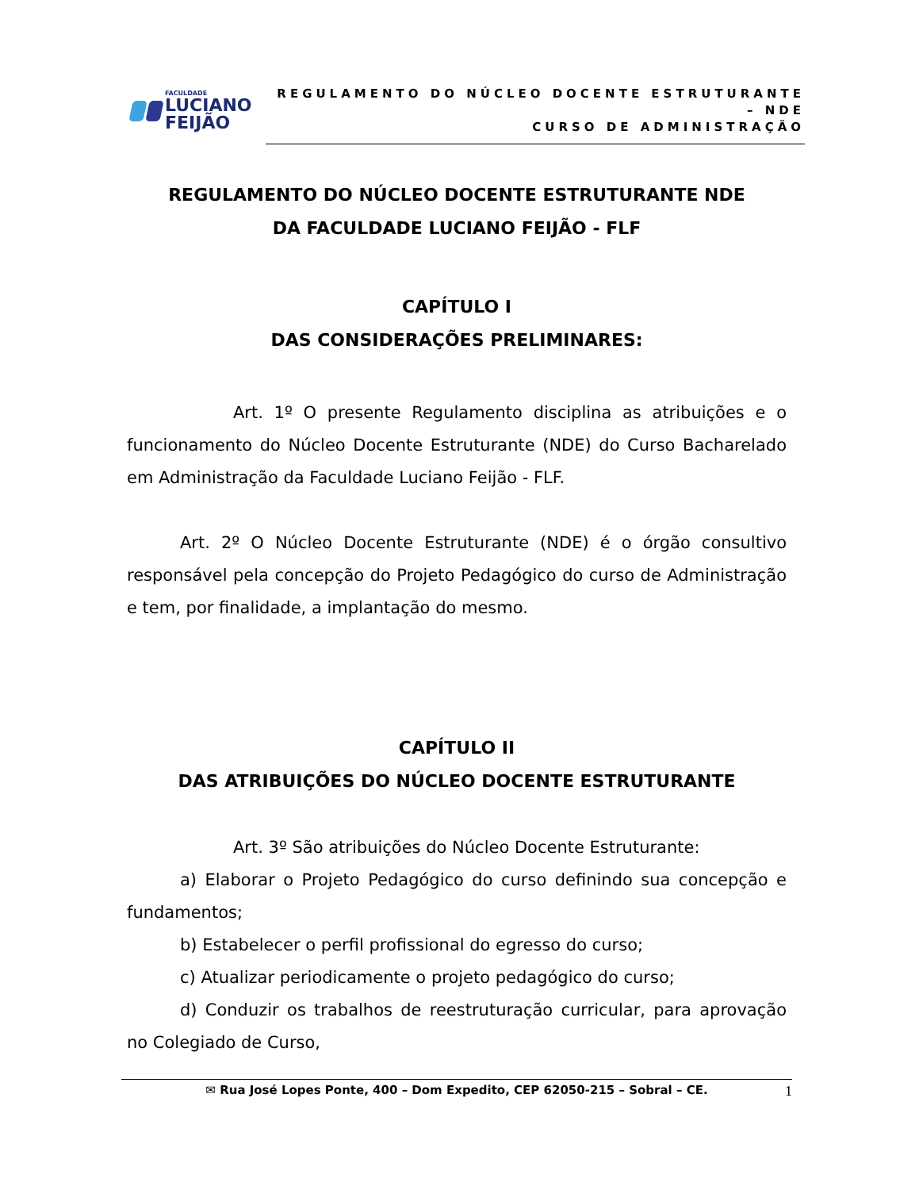FACULDADE
LUCIANO
FEIJÃO
REGULAMENTO DO NÚCLEO DOCENTE ESTRUTURANTE – NDE
CURSO DE ADMINISTRAÇÃO
REGULAMENTO DO NÚCLEO DOCENTE ESTRUTURANTE NDE
DA FACULDADE LUCIANO FEIJÃO - FLF
CAPÍTULO I
DAS CONSIDERAÇÕES PRELIMINARES:
Art. 1º O presente Regulamento disciplina as atribuições e o funcionamento do Núcleo Docente Estruturante (NDE) do Curso Bacharelado em Administração da Faculdade Luciano Feijão - FLF.
Art. 2º O Núcleo Docente Estruturante (NDE) é o órgão consultivo responsável pela concepção do Projeto Pedagógico do curso de Administração e tem, por finalidade, a implantação do mesmo.
CAPÍTULO II
DAS ATRIBUIÇÕES DO NÚCLEO DOCENTE ESTRUTURANTE
Art. 3º São atribuições do Núcleo Docente Estruturante:
a) Elaborar o Projeto Pedagógico do curso definindo sua concepção e fundamentos;
b) Estabelecer o perfil profissional do egresso do curso;
c) Atualizar periodicamente o projeto pedagógico do curso;
d) Conduzir os trabalhos de reestruturação curricular, para aprovação no Colegiado de Curso,
✉ Rua José Lopes Ponte, 400 – Dom Expedito, CEP 62050-215 – Sobral – CE. 1